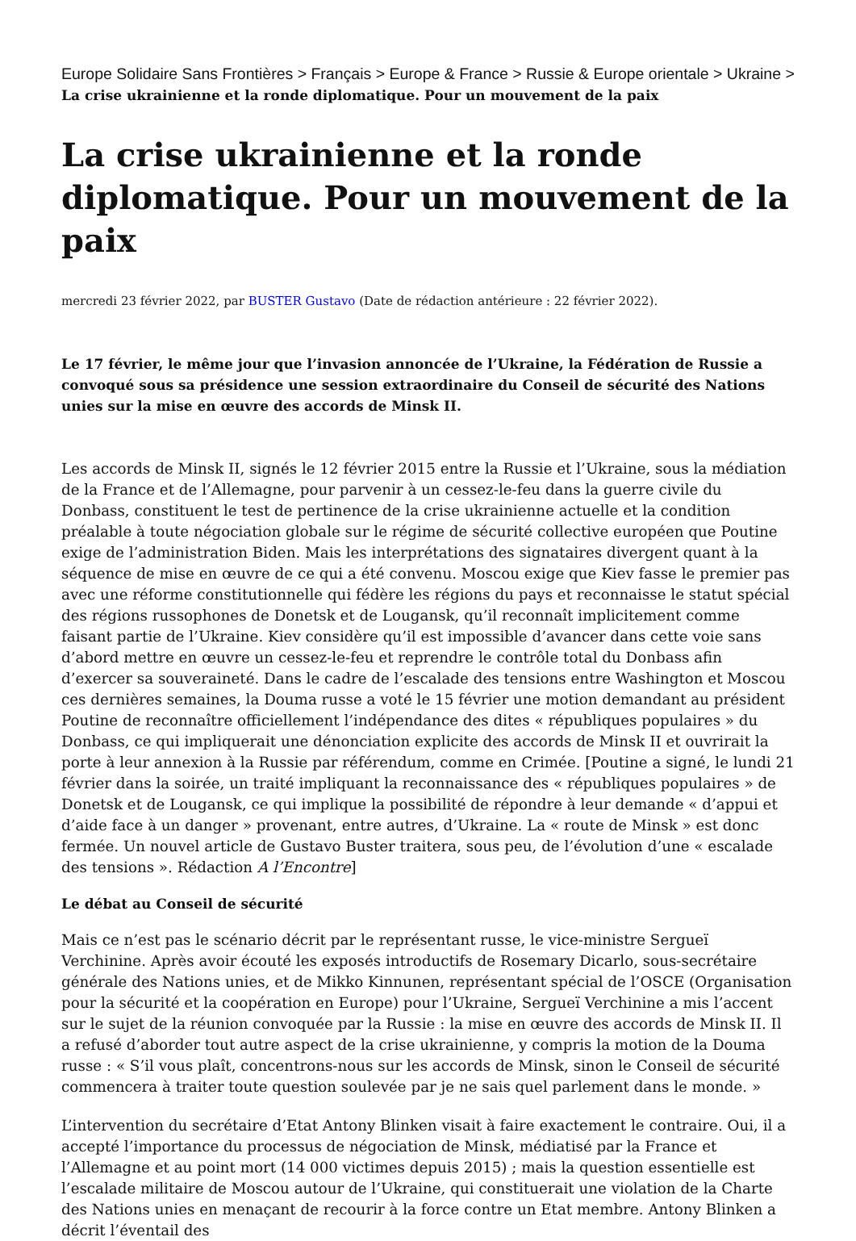Europe Solidaire Sans Frontières > Français > Europe & France > Russie & Europe orientale > Ukraine > La crise ukrainienne et la ronde diplomatique. Pour un mouvement de la paix
La crise ukrainienne et la ronde diplomatique. Pour un mouvement de la paix
mercredi 23 février 2022, par BUSTER Gustavo (Date de rédaction antérieure : 22 février 2022).
Le 17 février, le même jour que l’invasion annoncée de l’Ukraine, la Fédération de Russie a convoqué sous sa présidence une session extraordinaire du Conseil de sécurité des Nations unies sur la mise en œuvre des accords de Minsk II.
Les accords de Minsk II, signés le 12 février 2015 entre la Russie et l’Ukraine, sous la médiation de la France et de l’Allemagne, pour parvenir à un cessez-le-feu dans la guerre civile du Donbass, constituent le test de pertinence de la crise ukrainienne actuelle et la condition préalable à toute négociation globale sur le régime de sécurité collective européen que Poutine exige de l’administration Biden. Mais les interprétations des signataires divergent quant à la séquence de mise en œuvre de ce qui a été convenu. Moscou exige que Kiev fasse le premier pas avec une réforme constitutionnelle qui fédère les régions du pays et reconnaisse le statut spécial des régions russophones de Donetsk et de Lougansk, qu’il reconnaît implicitement comme faisant partie de l’Ukraine. Kiev considère qu’il est impossible d’avancer dans cette voie sans d’abord mettre en œuvre un cessez-le-feu et reprendre le contrôle total du Donbass afin d’exercer sa souveraineté. Dans le cadre de l’escalade des tensions entre Washington et Moscou ces dernières semaines, la Douma russe a voté le 15 février une motion demandant au président Poutine de reconnaître officiellement l’indépendance des dites « républiques populaires » du Donbass, ce qui impliquerait une dénonciation explicite des accords de Minsk II et ouvrirait la porte à leur annexion à la Russie par référendum, comme en Crimée. [Poutine a signé, le lundi 21 février dans la soirée, un traité impliquant la reconnaissance des « républiques populaires » de Donetsk et de Lougansk, ce qui implique la possibilité de répondre à leur demande « d’appui et d’aide face à un danger » provenant, entre autres, d’Ukraine. La « route de Minsk » est donc fermée. Un nouvel article de Gustavo Buster traitera, sous peu, de l’évolution d’une « escalade des tensions ». Rédaction A l’Encontre]
Le débat au Conseil de sécurité
Mais ce n’est pas le scénario décrit par le représentant russe, le vice-ministre Sergueï Verchinine. Après avoir écouté les exposés introductifs de Rosemary Dicarlo, sous-secrétaire générale des Nations unies, et de Mikko Kinnunen, représentant spécial de l’OSCE (Organisation pour la sécurité et la coopération en Europe) pour l’Ukraine, Sergueï Verchinine a mis l’accent sur le sujet de la réunion convoquée par la Russie : la mise en œuvre des accords de Minsk II. Il a refusé d’aborder tout autre aspect de la crise ukrainienne, y compris la motion de la Douma russe : « S’il vous plaît, concentrons-nous sur les accords de Minsk, sinon le Conseil de sécurité commencera à traiter toute question soulevée par je ne sais quel parlement dans le monde. »
L’intervention du secrétaire d’Etat Antony Blinken visait à faire exactement le contraire. Oui, il a accepté l’importance du processus de négociation de Minsk, médiatisé par la France et l’Allemagne et au point mort (14 000 victimes depuis 2015) ; mais la question essentielle est l’escalade militaire de Moscou autour de l’Ukraine, qui constituerait une violation de la Charte des Nations unies en menaçant de recourir à la force contre un Etat membre. Antony Blinken a décrit l’éventail des